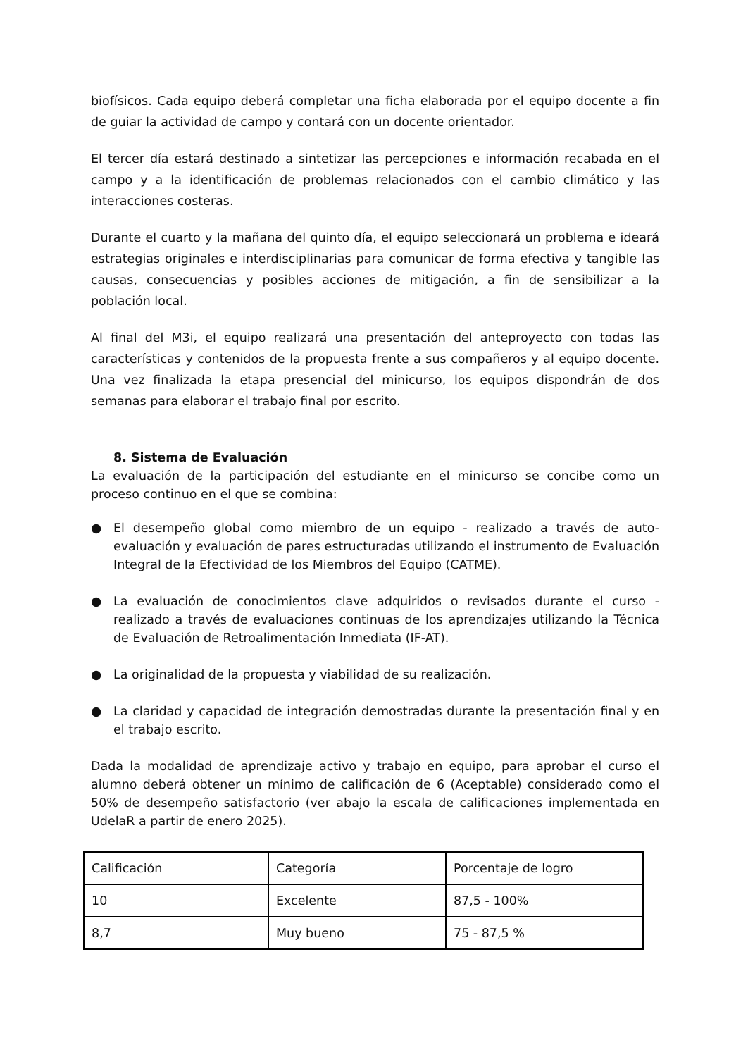biofísicos. Cada equipo deberá completar una ficha elaborada por el equipo docente a fin de guiar la actividad de campo y contará con un docente orientador.
El tercer día estará destinado a sintetizar las percepciones e información recabada en el campo y a la identificación de problemas relacionados con el cambio climático y las interacciones costeras.
Durante el cuarto y la mañana del quinto día, el equipo seleccionará un problema e ideará estrategias originales e interdisciplinarias para comunicar de forma efectiva y tangible las causas, consecuencias y posibles acciones de mitigación, a fin de sensibilizar a la población local.
Al final del M3i, el equipo realizará una presentación del anteproyecto con todas las características y contenidos de la propuesta frente a sus compañeros y al equipo docente. Una vez finalizada la etapa presencial del minicurso, los equipos dispondrán de dos semanas para elaborar el trabajo final por escrito.
8. Sistema de Evaluación
La evaluación de la participación del estudiante en el minicurso se concibe como un proceso continuo en el que se combina:
● El desempeño global como miembro de un equipo - realizado a través de auto-evaluación y evaluación de pares estructuradas utilizando el instrumento de Evaluación Integral de la Efectividad de los Miembros del Equipo (CATME).
● La evaluación de conocimientos clave adquiridos o revisados durante el curso - realizado a través de evaluaciones continuas de los aprendizajes utilizando la Técnica de Evaluación de Retroalimentación Inmediata (IF-AT).
● La originalidad de la propuesta y viabilidad de su realización.
● La claridad y capacidad de integración demostradas durante la presentación final y en el trabajo escrito.
Dada la modalidad de aprendizaje activo y trabajo en equipo, para aprobar el curso el alumno deberá obtener un mínimo de calificación de 6 (Aceptable) considerado como el 50% de desempeño satisfactorio (ver abajo la escala de calificaciones implementada en UdelaR a partir de enero 2025).
| Calificación | Categoría | Porcentaje de logro |
| 10 | Excelente | 87,5 - 100% |
| 8,7 | Muy bueno | 75 - 87,5 % |